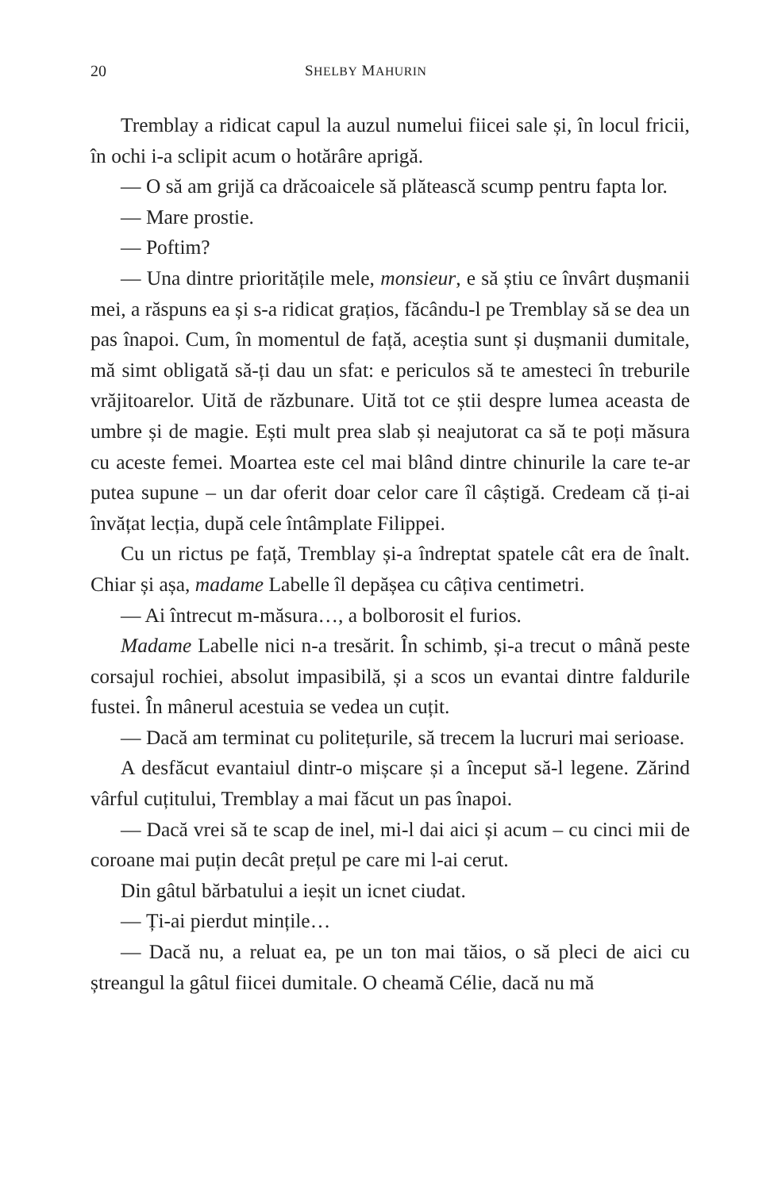20 SHELBY MAHURIN
Tremblay a ridicat capul la auzul numelui fiicei sale și, în locul fricii, în ochi i-a sclipit acum o hotărâre aprigă.
— O să am grijă ca drăcoaicele să plătească scump pentru fapta lor.
— Mare prostie.
— Poftim?
— Una dintre prioritățile mele, monsieur, e să știu ce învârt dușmanii mei, a răspuns ea și s-a ridicat grațios, făcându-l pe Tremblay să se dea un pas înapoi. Cum, în momentul de față, aceștia sunt și dușmanii dumitale, mă simt obligată să-ți dau un sfat: e periculos să te amesteci în treburile vrăjitoarelor. Uită de răzbunare. Uită tot ce știi despre lumea aceasta de umbre și de magie. Ești mult prea slab și neajutorat ca să te poți măsura cu aceste femei. Moartea este cel mai blând dintre chinurile la care te-ar putea supune – un dar oferit doar celor care îl câștigă. Credeam că ți-ai învățat lecția, după cele întâmplate Filippei.
Cu un rictus pe față, Tremblay și-a îndreptat spatele cât era de înalt. Chiar și așa, madame Labelle îl depășea cu câțiva centimetri.
— Ai întrecut m-măsura…, a bolborosit el furios.
Madame Labelle nici n-a tresărit. În schimb, și-a trecut o mână peste corsajul rochiei, absolut impasibilă, și a scos un evantai dintre faldurile fustei. În mânerul acestuia se vedea un cuțit.
— Dacă am terminat cu politețurile, să trecem la lucruri mai serioase.
A desfăcut evantaiul dintr-o mișcare și a început să-l legene. Zărind vârful cuțitului, Tremblay a mai făcut un pas înapoi.
— Dacă vrei să te scap de inel, mi-l dai aici și acum – cu cinci mii de coroane mai puțin decât prețul pe care mi l-ai cerut.
Din gâtul bărbatului a ieșit un icnet ciudat.
— Ți-ai pierdut mințile…
— Dacă nu, a reluat ea, pe un ton mai tăios, o să pleci de aici cu ștreangul la gâtul fiicei dumitale. O cheamă Célie, dacă nu mă